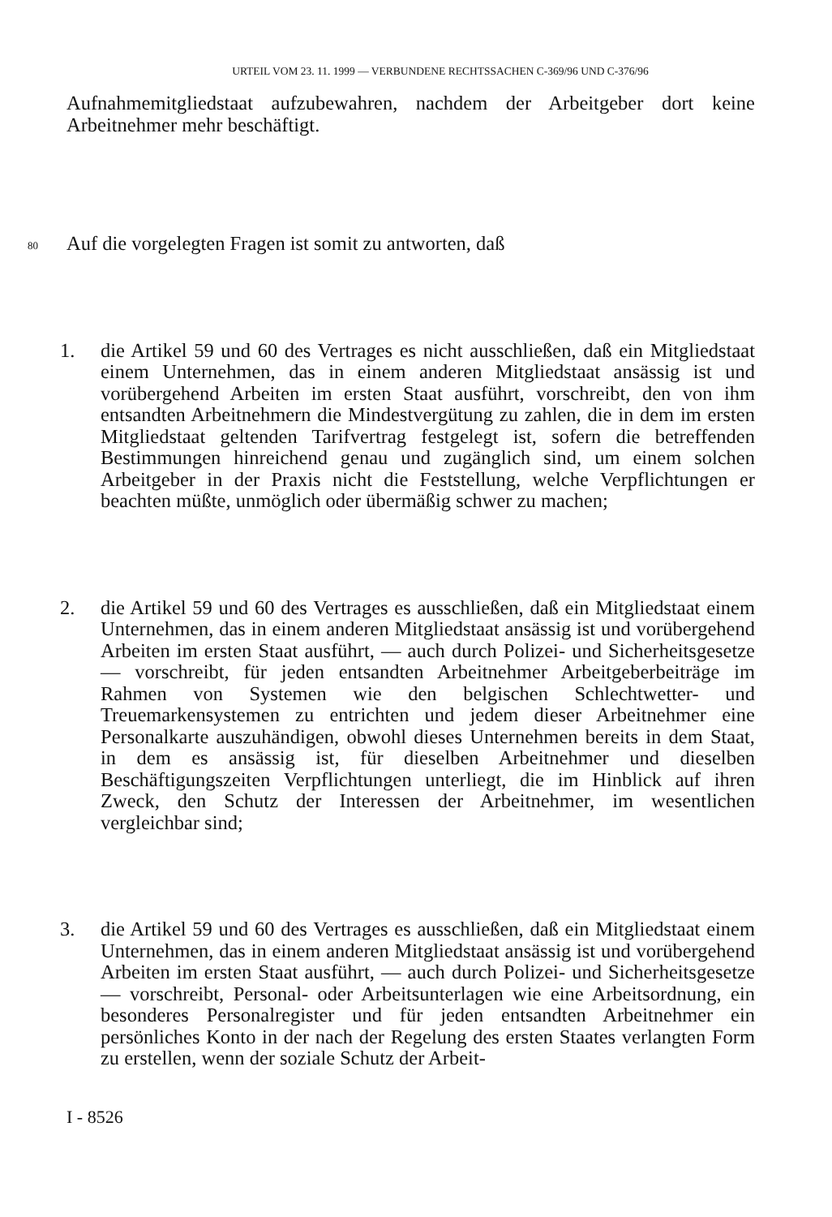URTEIL VOM 23. 11. 1999 — VERBUNDENE RECHTSSACHEN C-369/96 UND C-376/96
Aufnahmemitgliedstaat aufzubewahren, nachdem der Arbeitgeber dort keine Arbeitnehmer mehr beschäftigt.
80
Auf die vorgelegten Fragen ist somit zu antworten, daß
1. die Artikel 59 und 60 des Vertrages es nicht ausschließen, daß ein Mitgliedstaat einem Unternehmen, das in einem anderen Mitgliedstaat ansässig ist und vorübergehend Arbeiten im ersten Staat ausführt, vorschreibt, den von ihm entsandten Arbeitnehmern die Mindestvergütung zu zahlen, die in dem im ersten Mitgliedstaat geltenden Tarifvertrag festgelegt ist, sofern die betreffenden Bestimmungen hinreichend genau und zugänglich sind, um einem solchen Arbeitgeber in der Praxis nicht die Feststellung, welche Verpflichtungen er beachten müßte, unmöglich oder übermäßig schwer zu machen;
2. die Artikel 59 und 60 des Vertrages es ausschließen, daß ein Mitgliedstaat einem Unternehmen, das in einem anderen Mitgliedstaat ansässig ist und vorübergehend Arbeiten im ersten Staat ausführt, — auch durch Polizei- und Sicherheitsgesetze — vorschreibt, für jeden entsandten Arbeitnehmer Arbeitgeberbeiträge im Rahmen von Systemen wie den belgischen Schlechtwetter- und Treuemarkensystemen zu entrichten und jedem dieser Arbeitnehmer eine Personalkarte auszuhändigen, obwohl dieses Unternehmen bereits in dem Staat, in dem es ansässig ist, für dieselben Arbeitnehmer und dieselben Beschäftigungszeiten Verpflichtungen unterliegt, die im Hinblick auf ihren Zweck, den Schutz der Interessen der Arbeitnehmer, im wesentlichen vergleichbar sind;
3. die Artikel 59 und 60 des Vertrages es ausschließen, daß ein Mitgliedstaat einem Unternehmen, das in einem anderen Mitgliedstaat ansässig ist und vorübergehend Arbeiten im ersten Staat ausführt, — auch durch Polizei- und Sicherheitsgesetze — vorschreibt, Personal- oder Arbeitsunterlagen wie eine Arbeitsordnung, ein besonderes Personalregister und für jeden entsandten Arbeitnehmer ein persönliches Konto in der nach der Regelung des ersten Staates verlangten Form zu erstellen, wenn der soziale Schutz der Arbeit-
I - 8526